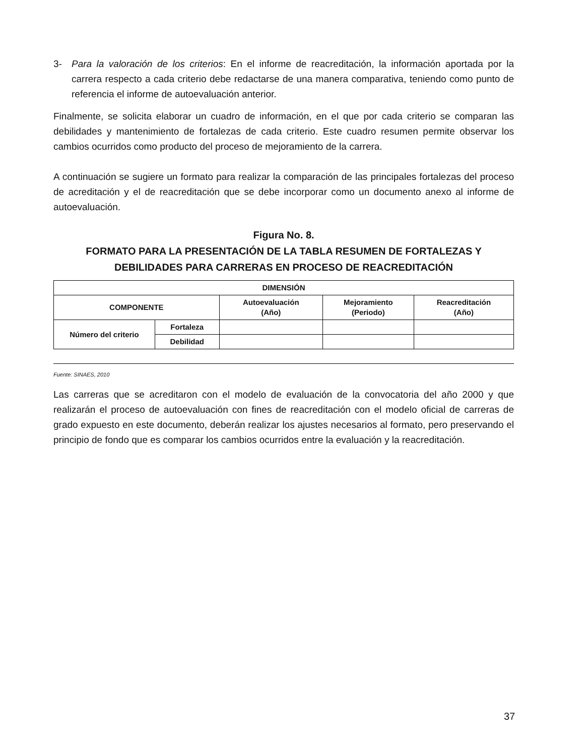3- Para la valoración de los criterios: En el informe de reacreditación, la información aportada por la carrera respecto a cada criterio debe redactarse de una manera comparativa, teniendo como punto de referencia el informe de autoevaluación anterior.
Finalmente, se solicita elaborar un cuadro de información, en el que por cada criterio se comparan las debilidades y mantenimiento de fortalezas de cada criterio. Este cuadro resumen permite observar los cambios ocurridos como producto del proceso de mejoramiento de la carrera.
A continuación se sugiere un formato para realizar la comparación de las principales fortalezas del proceso de acreditación y el de reacreditación que se debe incorporar como un documento anexo al informe de autoevaluación.
Figura No. 8.
FORMATO PARA LA PRESENTACIÓN DE LA TABLA RESUMEN DE FORTALEZAS Y DEBILIDADES PARA CARRERAS EN PROCESO DE REACREDITACIÓN
| DIMENSIÓN | | | | |
| --- | --- | --- | --- | --- |
| COMPONENTE | | Autoevaluación (Año) | Mejoramiento (Periodo) | Reacreditación (Año) |
| Número del criterio | Fortaleza | | | |
| | Debilidad | | | |
Fuente: SINAES, 2010
Las carreras que se acreditaron con el modelo de evaluación de la convocatoria del año 2000 y que realizarán el proceso de autoevaluación con fines de reacreditación con el modelo oficial de carreras de grado expuesto en este documento, deberán realizar los ajustes necesarios al formato, pero preservando el principio de fondo que es comparar los cambios ocurridos entre la evaluación y la reacreditación.
37